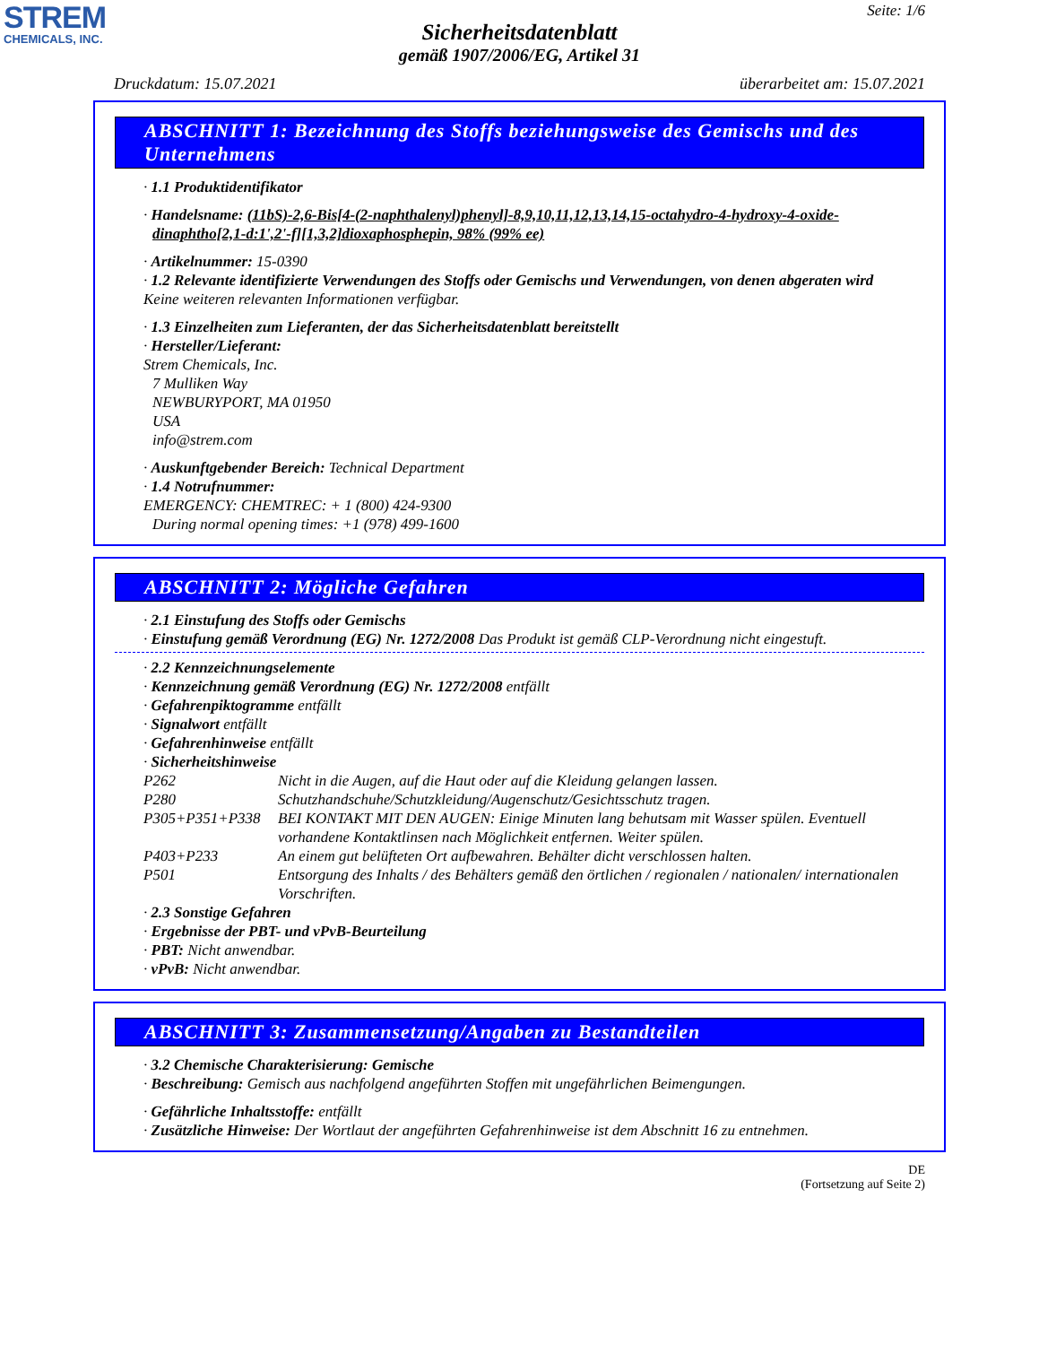STREM
CHEMICALS, INC.
Seite: 1/6
Sicherheitsdatenblatt
gemäß 1907/2006/EG, Artikel 31
Druckdatum: 15.07.2021 überarbeitet am: 15.07.2021
ABSCHNITT 1: Bezeichnung des Stoffs beziehungsweise des Gemischs und des Unternehmens
· 1.1 Produktidentifikator
· Handelsname: (11bS)-2,6-Bis[4-(2-naphthalenyl)phenyl]-8,9,10,11,12,13,14,15-octahydro-4-hydroxy-4-oxide-dinaphtho[2,1-d:1',2'-f][1,3,2]dioxaphosphepin, 98% (99% ee)
· Artikelnummer: 15-0390
· 1.2 Relevante identifizierte Verwendungen des Stoffs oder Gemischs und Verwendungen, von denen abgeraten wird
Keine weiteren relevanten Informationen verfügbar.
· 1.3 Einzelheiten zum Lieferanten, der das Sicherheitsdatenblatt bereitstellt
· Hersteller/Lieferant:
Strem Chemicals, Inc.
7 Mulliken Way
NEWBURYPORT, MA 01950
USA
info@strem.com
· Auskunftgebender Bereich: Technical Department
· 1.4 Notrufnummer:
EMERGENCY: CHEMTREC: + 1 (800) 424-9300
During normal opening times: +1 (978) 499-1600
ABSCHNITT 2: Mögliche Gefahren
· 2.1 Einstufung des Stoffs oder Gemischs
· Einstufung gemäß Verordnung (EG) Nr. 1272/2008 Das Produkt ist gemäß CLP-Verordnung nicht eingestuft.
· 2.2 Kennzeichnungselemente
· Kennzeichnung gemäß Verordnung (EG) Nr. 1272/2008 entfällt
· Gefahrenpiktogramme entfällt
· Signalwort entfällt
· Gefahrenhinweise entfällt
· Sicherheitshinweise
P262 Nicht in die Augen, auf die Haut oder auf die Kleidung gelangen lassen.
P280 Schutzhandschuhe/Schutzkleidung/Augenschutz/Gesichtsschutz tragen.
P305+P351+P338 BEI KONTAKT MIT DEN AUGEN: Einige Minuten lang behutsam mit Wasser spülen. Eventuell vorhandene Kontaktlinsen nach Möglichkeit entfernen. Weiter spülen.
P403+P233 An einem gut belüfteten Ort aufbewahren. Behälter dicht verschlossen halten.
P501 Entsorgung des Inhalts / des Behälters gemäß den örtlichen / regionalen / nationalen/ internationalen Vorschriften.
· 2.3 Sonstige Gefahren
· Ergebnisse der PBT- und vPvB-Beurteilung
· PBT: Nicht anwendbar.
· vPvB: Nicht anwendbar.
ABSCHNITT 3: Zusammensetzung/Angaben zu Bestandteilen
· 3.2 Chemische Charakterisierung: Gemische
· Beschreibung: Gemisch aus nachfolgend angeführten Stoffen mit ungefährlichen Beimengungen.
· Gefährliche Inhaltsstoffe: entfällt
· Zusätzliche Hinweise: Der Wortlaut der angeführten Gefahrenhinweise ist dem Abschnitt 16 zu entnehmen.
DE
(Fortsetzung auf Seite 2)